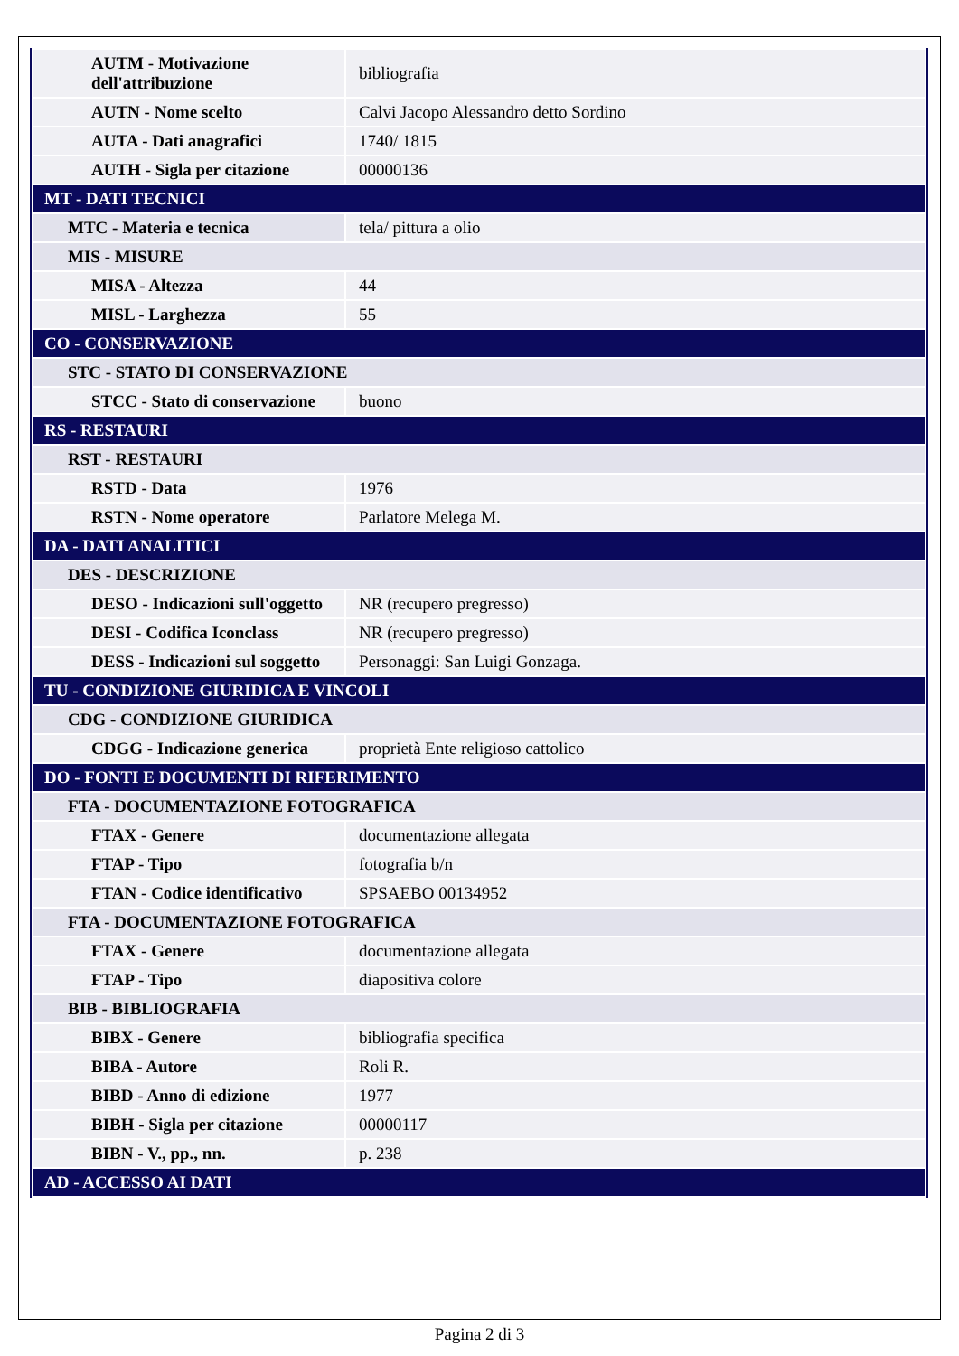| AUTM - Motivazione dell'attribuzione | bibliografia |
| AUTN - Nome scelto | Calvi Jacopo Alessandro detto Sordino |
| AUTA - Dati anagrafici | 1740/ 1815 |
| AUTH - Sigla per citazione | 00000136 |
| MT - DATI TECNICI | |
| MTC - Materia e tecnica | tela/ pittura a olio |
| MIS - MISURE | |
| MISA - Altezza | 44 |
| MISL - Larghezza | 55 |
| CO - CONSERVAZIONE | |
| STC - STATO DI CONSERVAZIONE | |
| STCC - Stato di conservazione | buono |
| RS - RESTAURI | |
| RST - RESTAURI | |
| RSTD - Data | 1976 |
| RSTN - Nome operatore | Parlatore Melega M. |
| DA - DATI ANALITICI | |
| DES - DESCRIZIONE | |
| DESO - Indicazioni sull'oggetto | NR (recupero pregresso) |
| DESI - Codifica Iconclass | NR (recupero pregresso) |
| DESS - Indicazioni sul soggetto | Personaggi: San Luigi Gonzaga. |
| TU - CONDIZIONE GIURIDICA E VINCOLI | |
| CDG - CONDIZIONE GIURIDICA | |
| CDGG - Indicazione generica | proprietà Ente religioso cattolico |
| DO - FONTI E DOCUMENTI DI RIFERIMENTO | |
| FTA - DOCUMENTAZIONE FOTOGRAFICA | |
| FTAX - Genere | documentazione allegata |
| FTAP - Tipo | fotografia b/n |
| FTAN - Codice identificativo | SPSAEBO 00134952 |
| FTA - DOCUMENTAZIONE FOTOGRAFICA | |
| FTAX - Genere | documentazione allegata |
| FTAP - Tipo | diapositiva colore |
| BIB - BIBLIOGRAFIA | |
| BIBX - Genere | bibliografia specifica |
| BIBA - Autore | Roli R. |
| BIBD - Anno di edizione | 1977 |
| BIBH - Sigla per citazione | 00000117 |
| BIBN - V., pp., nn. | p. 238 |
| AD - ACCESSO AI DATI | |
Pagina 2 di 3